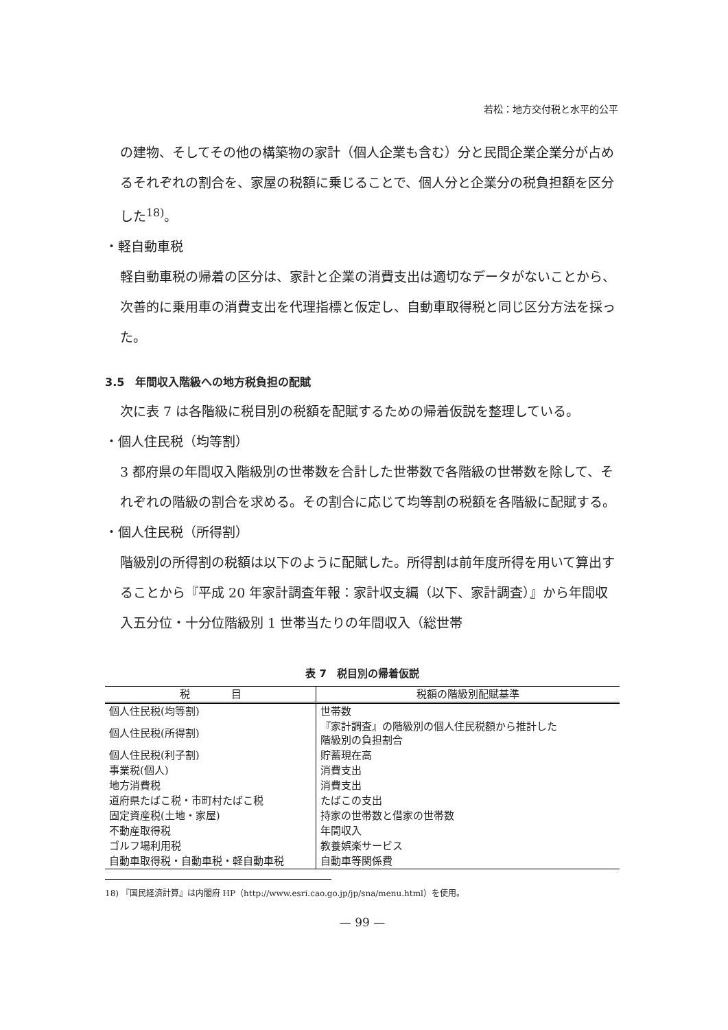若松：地方交付税と水平的公平
の建物、そしてその他の構築物の家計（個人企業も含む）分と民間企業企業分が占めるそれぞれの割合を、家屋の税額に乗じることで、個人分と企業分の税負担額を区分した<sup>18)</sup>。
・軽自動車税
軽自動車税の帰着の区分は、家計と企業の消費支出は適切なデータがないことから、次善的に乗用車の消費支出を代理指標と仮定し、自動車取得税と同じ区分方法を採った。
3.5　年間収入階級への地方税負担の配賦
次に表 7 は各階級に税目別の税額を配賦するための帰着仮説を整理している。
・個人住民税（均等割）
3 都府県の年間収入階級別の世帯数を合計した世帯数で各階級の世帯数を除して、それぞれの階級の割合を求める。その割合に応じて均等割の税額を各階級に配賦する。
・個人住民税（所得割）
階級別の所得割の税額は以下のように配賦した。所得割は前年度所得を用いて算出することから『平成 20 年家計調査年報：家計収支編（以下、家計調査）』から年間収入五分位・十分位階級別 1 世帯当たりの年間収入（総世帯
表 7　税目別の帰着仮説
| 税 目 | 税額の階級別配賦基準 |
| --- | --- |
| 個人住民税(均等割) | 世帯数 |
| 個人住民税(所得割) | 『家計調査』の階級別の個人住民税額から推計した 階級別の負担割合 |
| 個人住民税(利子割) | 貯蓄現在高 |
| 事業税(個人) | 消費支出 |
| 地方消費税 | 消費支出 |
| 道府県たばこ税・市町村たばこ税 | たばこの支出 |
| 固定資産税(土地・家屋) | 持家の世帯数と借家の世帯数 |
| 不動産取得税 | 年間収入 |
| ゴルフ場利用税 | 教養娯楽サービス |
| 自動車取得税・自動車税・軽自動車税 | 自動車等関係費 |
18) 『国民経済計算』は内閣府 HP（http://www.esri.cao.go.jp/jp/sna/menu.html）を使用。
— 99 —